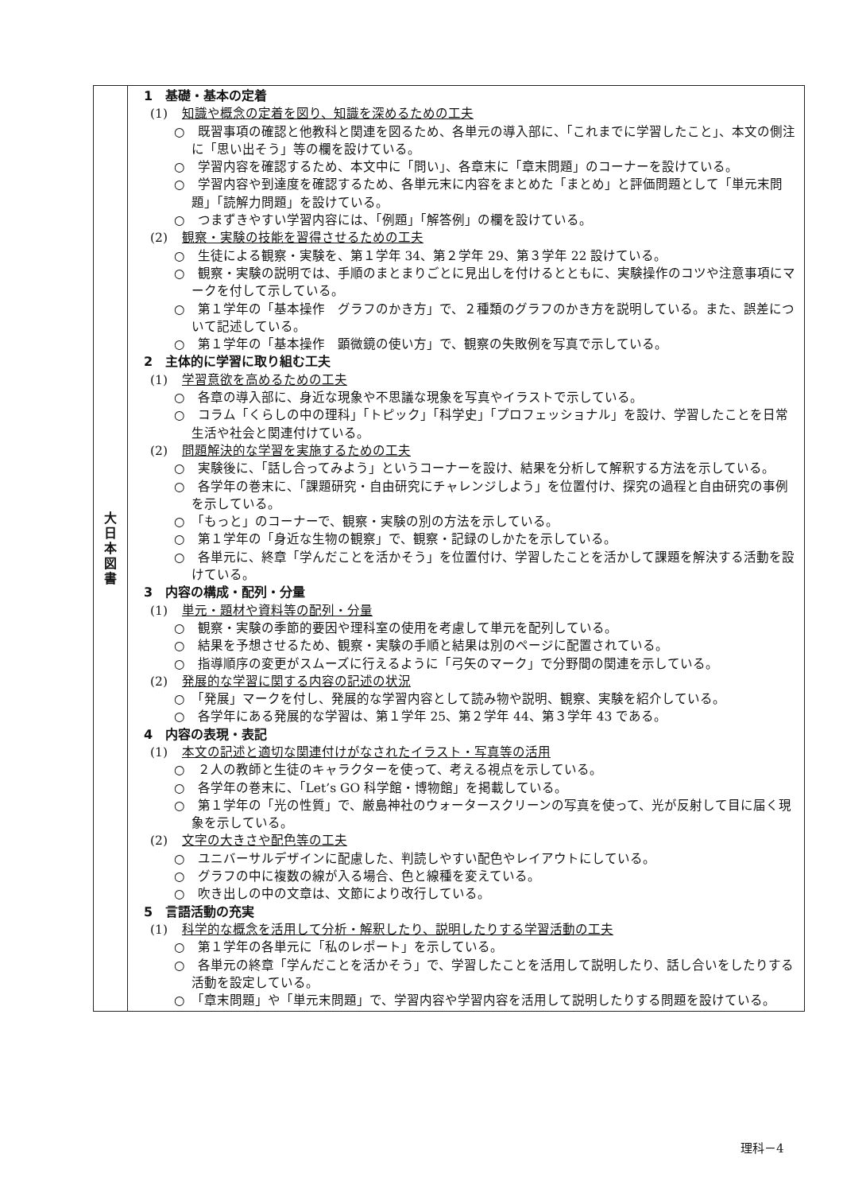| 大 日 本 図 書 | 1 基礎・基本の定着 (1) 知識や概念の定着を図り、知識を深めるための工夫 ○ 既習事項の確認と他教科と関連を図るため、各単元の導入部に、「これまでに学習したこと」、本文の側注に「思い出そう」等の欄を設けている。 ○ 学習内容を確認するため、本文中に「問い」、各章末に「章末問題」のコーナーを設けている。 ○ 学習内容や到達度を確認するため、各単元末に内容をまとめた「まとめ」と評価問題として「単元末問題」「読解力問題」を設けている。 ○ つまずきやすい学習内容には、「例題」「解答例」の欄を設けている。 (2) 観察・実験の技能を習得させるための工夫 ○ 生徒による観察・実験を、第１学年 34、第２学年 29、第３学年 22 設けている。 ○ 観察・実験の説明では、手順のまとまりごとに見出しを付けるとともに、実験操作のコツや注意事項にマークを付して示している。 ○ 第１学年の「基本操作 グラフのかき方」で、２種類のグラフのかき方を説明している。また、誤差について記述している。 ○ 第１学年の「基本操作 顕微鏡の使い方」で、観察の失敗例を写真で示している。 2 主体的に学習に取り組む工夫 (1) 学習意欲を高めるための工夫 ○ 各章の導入部に、身近な現象や不思議な現象を写真やイラストで示している。 ○ コラム「くらしの中の理科」「トピック」「科学史」「プロフェッショナル」を設け、学習したことを日常生活や社会と関連付けている。 (2) 問題解決的な学習を実施するための工夫 ○ 実験後に、「話し合ってみよう」というコーナーを設け、結果を分析して解釈する方法を示している。 ○ 各学年の巻末に、「課題研究・自由研究にチャレンジしよう」を位置付け、探究の過程と自由研究の事例を示している。 ○ 「もっと」のコーナーで、観察・実験の別の方法を示している。 ○ 第１学年の「身近な生物の観察」で、観察・記録のしかたを示している。 ○ 各単元に、終章「学んだことを活かそう」を位置付け、学習したことを活かして課題を解決する活動を設けている。 3 内容の構成・配列・分量 (1) 単元・題材や資料等の配列・分量 ○ 観察・実験の季節的要因や理科室の使用を考慮して単元を配列している。 ○ 結果を予想させるため、観察・実験の手順と結果は別のページに配置されている。 ○ 指導順序の変更がスムーズに行えるように「弓矢のマーク」で分野間の関連を示している。 (2) 発展的な学習に関する内容の記述の状況 ○ 「発展」マークを付し、発展的な学習内容として読み物や説明、観察、実験を紹介している。 ○ 各学年にある発展的な学習は、第１学年 25、第２学年 44、第３学年 43 である。 4 内容の表現・表記 (1) 本文の記述と適切な関連付けがなされたイラスト・写真等の活用 ○ ２人の教師と生徒のキャラクターを使って、考える視点を示している。 ○ 各学年の巻末に、「Let’s GO 科学館・博物館」を掲載している。 ○ 第１学年の「光の性質」で、厳島神社のウォータースクリーンの写真を使って、光が反射して目に届く現象を示している。 (2) 文字の大きさや配色等の工夫 ○ ユニバーサルデザインに配慮した、判読しやすい配色やレイアウトにしている。 ○ グラフの中に複数の線が入る場合、色と線種を変えている。 ○ 吹き出しの中の文章は、文節により改行している。 5 言語活動の充実 (1) 科学的な概念を活用して分析・解釈したり、説明したりする学習活動の工夫 ○ 第１学年の各単元に「私のレポート」を示している。 ○ 各単元の終章「学んだことを活かそう」で、学習したことを活用して説明したり、話し合いをしたりする活動を設定している。 ○ 「章末問題」や「単元末問題」で、学習内容や学習内容を活用して説明したりする問題を設けている。 |
理科－4